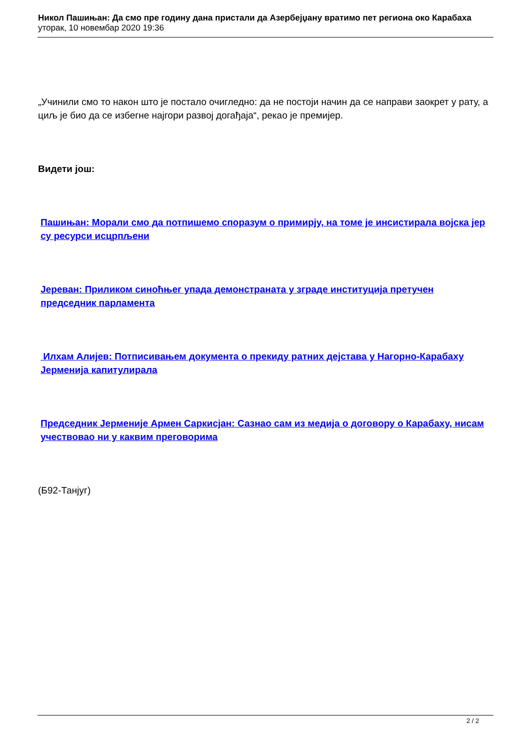Никол Пашињан: Да смо пре годину дана пристали да Азербејџану вратимо пет региона око Карабаха
уторак, 10 новембар 2020 19:36
„Учинили смо то након што је постало очигледно: да не постоји начин да се направи заокрет у рату, а циљ је био да се избегне најгори развој догађаја“, рекао је премијер.
Видети још:
Пашињан: Морали смо да потпишемо споразум о примирју, на томе је инсистирала војска јер су ресурси исцрпљени
Јереван: Приликом синоћњег упада демонстраната у зграде институција претучен председник парламента
Илхам Алијев: Потписивањем документа о прекиду ратних дејстава у Нагорно-Карабаху Јерменија капитулирала
Председник Јерменије Армен Саркисјан: Сазнао сам из медија о договору о Карабаху, нисам учествовао ни у каквим преговорима
(Б92-Танјуг)
2 / 2